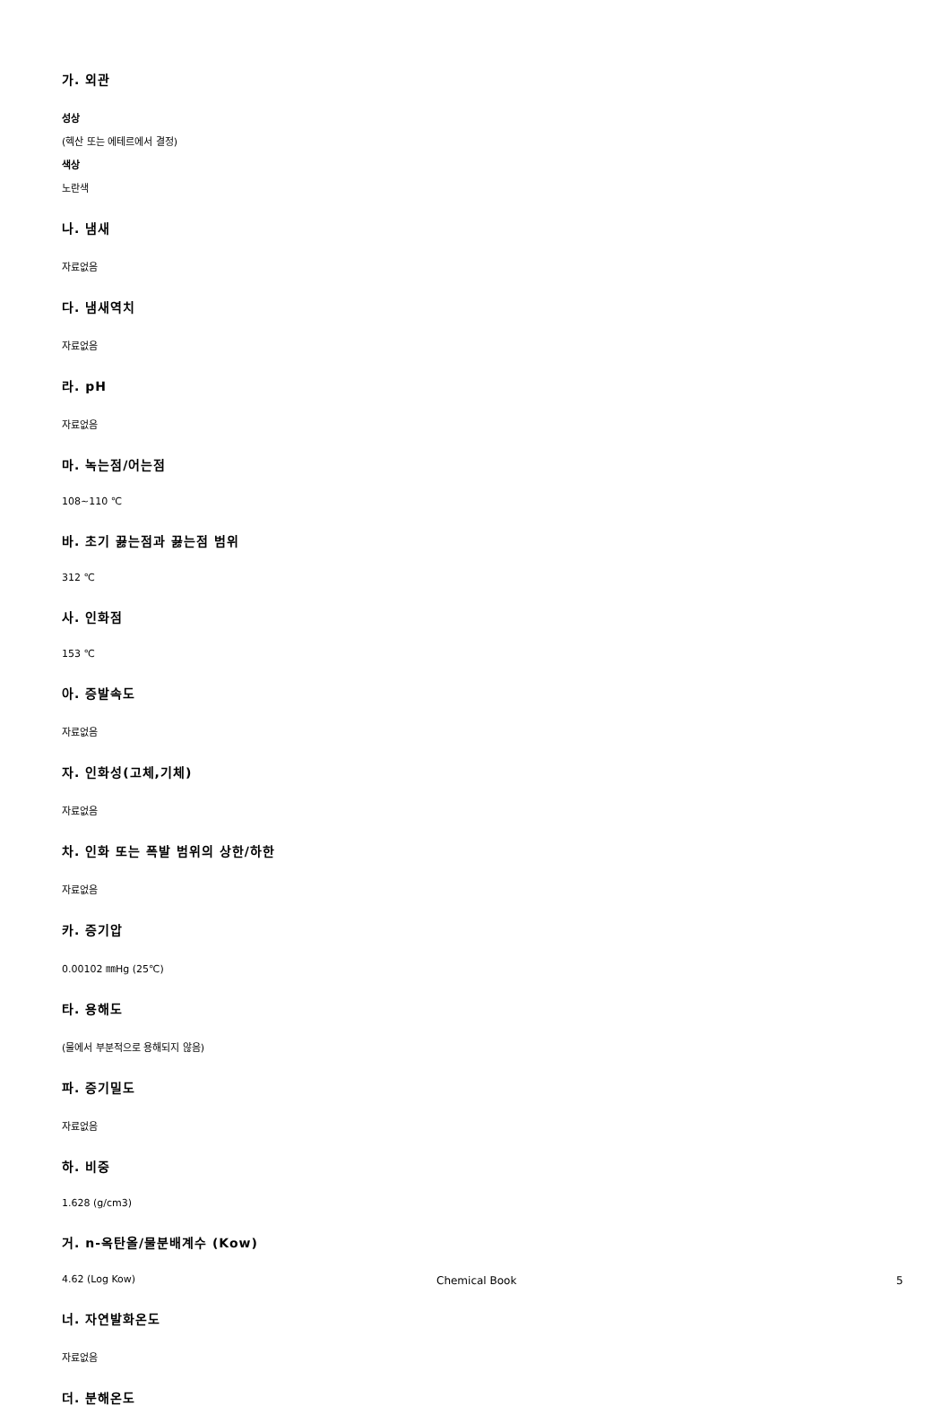가. 외관
성상
(헥산 또는 에테르에서 결정)
색상
노란색
나. 냄새
자료없음
다. 냄새역치
자료없음
라. pH
자료없음
마. 녹는점/어는점
108~110 ℃
바. 초기 끓는점과 끓는점 범위
312 ℃
사. 인화점
153 ℃
아. 증발속도
자료없음
자. 인화성(고체,기체)
자료없음
차. 인화 또는 폭발 범위의 상한/하한
자료없음
카. 증기압
0.00102 ㎜Hg (25℃)
타. 용해도
(물에서 부분적으로 용해되지 않음)
파. 증기밀도
자료없음
하. 비중
1.628 (g/cm3)
거. n-옥탄올/물분배계수 (Kow)
4.62 (Log Kow)
너. 자연발화온도
자료없음
더. 분해온도
Chemical Book 5